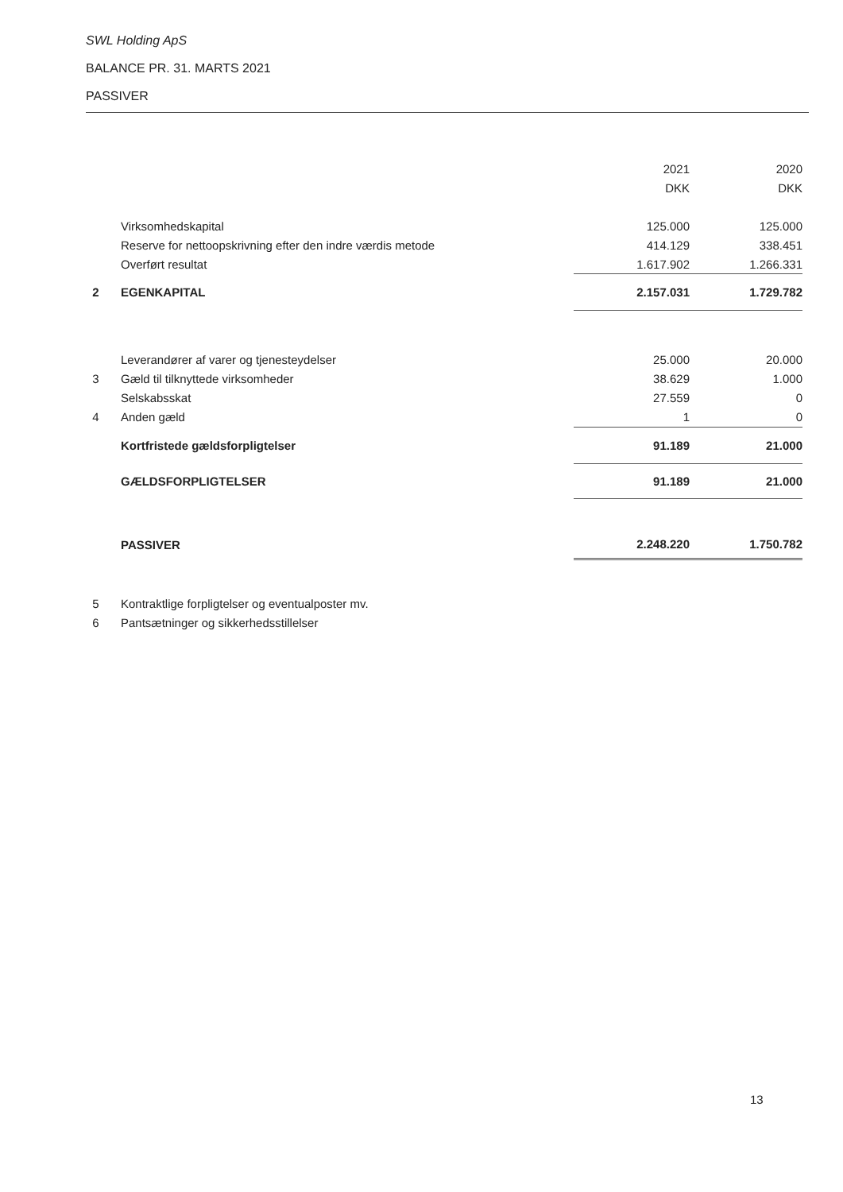SWL Holding ApS
BALANCE PR. 31. MARTS 2021
PASSIVER
| | | 2021 | 2020 |
| --- | --- | --- | --- |
| | | DKK | DKK |
| | Virksomhedskapital | 125.000 | 125.000 |
| | Reserve for nettoopskrivning efter den indre værdis metode | 414.129 | 338.451 |
| | Overført resultat | 1.617.902 | 1.266.331 |
| 2 | EGENKAPITAL | 2.157.031 | 1.729.782 |
| | Leverandører af varer og tjenesteydelser | 25.000 | 20.000 |
| 3 | Gæld til tilknyttede virksomheder | 38.629 | 1.000 |
| | Selskabsskat | 27.559 | 0 |
| 4 | Anden gæld | 1 | 0 |
| | Kortfristede gældsforpligtelser | 91.189 | 21.000 |
| | GÆLDSFORPLIGTELSER | 91.189 | 21.000 |
| | PASSIVER | 2.248.220 | 1.750.782 |
| 5 | Kontraktlige forpligtelser og eventualposter mv. | | |
| 6 | Pantsætninger og sikkerhedsstillelser | | |
13